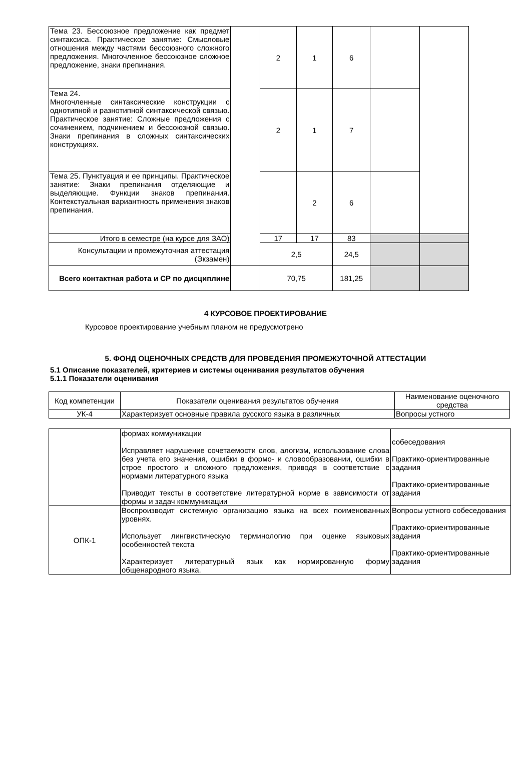| Тема 23. Бессоюзное предложение как предмет синтаксиса. Практическое занятие: Смысловые отношения между частями бессоюзного сложного предложения. Многочленное бессоюзное сложное предложение, знаки препинания. | | 2 | 1 | 6 | | |
| Тема 24. Многочленные синтаксические конструкции с однотипной и разнотипной синтаксической связью. Практическое занятие: Сложные предложения с сочинением, подчинением и бессоюзной связью. Знаки препинания в сложных синтаксических конструкциях. | | 2 | 1 | 7 | | |
| Тема 25. Пунктуация и ее принципы. Практическое занятие: Знаки препинания отделяющие и выделяющие. Функции знаков препинания. Контекстуальная вариантность применения знаков препинания. | | | 2 | 6 | | |
| Итого в семестре (на курсе для ЗАО) | | 17 | 17 | 83 | | |
| Консультации и промежуточная аттестация (Экзамен) | | 2,5 | | 24,5 | | |
| Всего контактная работа и СР по дисциплине | | 70,75 | | 181,25 | | |
4 КУРСОВОЕ ПРОЕКТИРОВАНИЕ
Курсовое проектирование учебным планом не предусмотрено
5. ФОНД ОЦЕНОЧНЫХ СРЕДСТВ ДЛЯ ПРОВЕДЕНИЯ ПРОМЕЖУТОЧНОЙ АТТЕСТАЦИИ
5.1 Описание показателей, критериев и системы оценивания результатов обучения
5.1.1 Показатели оценивания
| Код компетенции | Показатели оценивания результатов обучения | Наименование оценочного средства |
| --- | --- | --- |
| УК-4 | Характеризует основные правила русского языка в различных | Вопросы устного |
| | формах коммуникации Исправляет нарушение сочетаемости слов, алогизм, использование слова без учета его значения, ошибки в формо- и словообразовании, ошибки в строе простого и сложного предложения, приводя в соответствие с нормами литературного языка Приводит тексты в соответствие литературной норме в зависимости от формы и задач коммуникации | собеседования Практико-ориентированные задания Практико-ориентированные задания |
| ОПК-1 | Воспроизводит системную организацию языка на всех поименованных уровнях. Использует лингвистическую терминологию при оценке языковых особенностей текста Характеризует литературный язык как нормированную форму общенародного языка. | Вопросы устного собеседования Практико-ориентированные задания Практико-ориентированные задания |